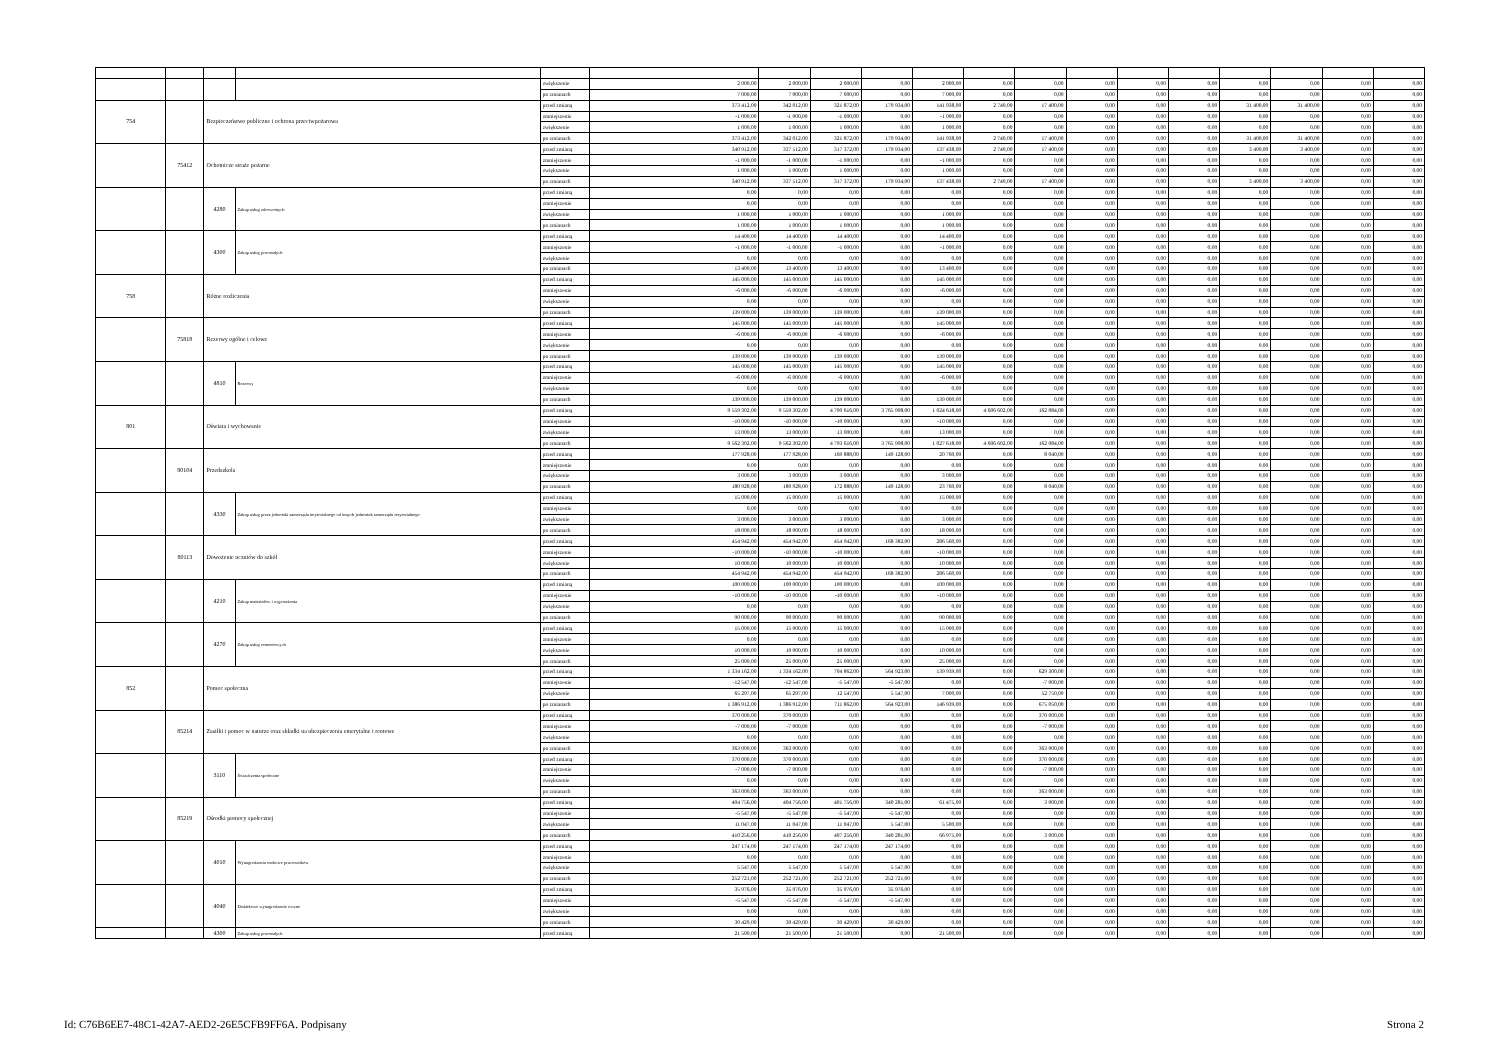| | | | | zwiększenie | 2 000,00 | 2 000,00 | 2 000,00 | 0,00 | 2 000,00 | 0,00 | 0,00 | 0,00 | 0,00 | 0,00 | 0,00 | 0,00 | 0,00 | 0,00 |
| | | | | po zmianach | 7 000,00 | 7 000,00 | 7 000,00 | 0,00 | 7 000,00 | 0,00 | 0,00 | 0,00 | 0,00 | 0,00 | 0,00 | 0,00 | 0,00 | 0,00 |
| 754 | | Bezpieczeństwo publiczne i ochrona przeciwpożarowa | | przed zmianą | 373 412,00 | 342 012,00 | 321 872,00 | 179 934,00 | 141 938,00 | 2 740,00 | 17 400,00 | 0,00 | 0,00 | 0,00 | 31 400,00 | 31 400,00 | 0,00 | 0,00 |
| | | | | zmniejszenie | -1 000,00 | -1 000,00 | -1 000,00 | 0,00 | -1 000,00 | 0,00 | 0,00 | 0,00 | 0,00 | 0,00 | 0,00 | 0,00 | 0,00 | 0,00 |
| | | | | zwiększenie | 1 000,00 | 1 000,00 | 1 000,00 | 0,00 | 1 000,00 | 0,00 | 0,00 | 0,00 | 0,00 | 0,00 | 0,00 | 0,00 | 0,00 | 0,00 |
| | | | | po zmianach | 373 412,00 | 342 012,00 | 321 872,00 | 179 934,00 | 141 938,00 | 2 740,00 | 17 400,00 | 0,00 | 0,00 | 0,00 | 31 400,00 | 31 400,00 | 0,00 | 0,00 |
| | 75412 | Ochotnicze straże pożarne | | przed zmianą | 340 912,00 | 337 512,00 | 317 372,00 | 179 934,00 | 137 438,00 | 2 740,00 | 17 400,00 | 0,00 | 0,00 | 0,00 | 3 400,00 | 3 400,00 | 0,00 | 0,00 |
| | | | | zmniejszenie | -1 000,00 | -1 000,00 | -1 000,00 | 0,00 | -1 000,00 | 0,00 | 0,00 | 0,00 | 0,00 | 0,00 | 0,00 | 0,00 | 0,00 | 0,00 |
| | | | | zwiększenie | 1 000,00 | 1 000,00 | 1 000,00 | 0,00 | 1 000,00 | 0,00 | 0,00 | 0,00 | 0,00 | 0,00 | 0,00 | 0,00 | 0,00 | 0,00 |
| | | | | po zmianach | 340 912,00 | 337 512,00 | 317 372,00 | 179 934,00 | 137 438,00 | 2 740,00 | 17 400,00 | 0,00 | 0,00 | 0,00 | 3 400,00 | 3 400,00 | 0,00 | 0,00 |
| | | 4280 | Zakup usług zdrowotnych | przed zmianą | 0,00 | 0,00 | 0,00 | 0,00 | 0,00 | 0,00 | 0,00 | 0,00 | 0,00 | 0,00 | 0,00 | 0,00 | 0,00 | 0,00 |
| | | | | zmniejszenie | 0,00 | 0,00 | 0,00 | 0,00 | 0,00 | 0,00 | 0,00 | 0,00 | 0,00 | 0,00 | 0,00 | 0,00 | 0,00 | 0,00 |
| | | | | zwiększenie | 1 000,00 | 1 000,00 | 1 000,00 | 0,00 | 1 000,00 | 0,00 | 0,00 | 0,00 | 0,00 | 0,00 | 0,00 | 0,00 | 0,00 | 0,00 |
| | | | | po zmianach | 1 000,00 | 1 000,00 | 1 000,00 | 0,00 | 1 000,00 | 0,00 | 0,00 | 0,00 | 0,00 | 0,00 | 0,00 | 0,00 | 0,00 | 0,00 |
| | | 4300 | Zakup usług pozostałych | przed zmianą | 14 400,00 | 14 400,00 | 14 400,00 | 0,00 | 14 400,00 | 0,00 | 0,00 | 0,00 | 0,00 | 0,00 | 0,00 | 0,00 | 0,00 | 0,00 |
| | | | | zmniejszenie | -1 000,00 | -1 000,00 | -1 000,00 | 0,00 | -1 000,00 | 0,00 | 0,00 | 0,00 | 0,00 | 0,00 | 0,00 | 0,00 | 0,00 | 0,00 |
| | | | | zwiększenie | 0,00 | 0,00 | 0,00 | 0,00 | 0,00 | 0,00 | 0,00 | 0,00 | 0,00 | 0,00 | 0,00 | 0,00 | 0,00 | 0,00 |
| | | | | po zmianach | 13 400,00 | 13 400,00 | 13 400,00 | 0,00 | 13 400,00 | 0,00 | 0,00 | 0,00 | 0,00 | 0,00 | 0,00 | 0,00 | 0,00 | 0,00 |
| 758 | | Różne rozliczenia | | przed zmianą | 145 000,00 | 145 000,00 | 145 000,00 | 0,00 | 145 000,00 | 0,00 | 0,00 | 0,00 | 0,00 | 0,00 | 0,00 | 0,00 | 0,00 | 0,00 |
| | | | | zmniejszenie | -6 000,00 | -6 000,00 | -6 000,00 | 0,00 | -6 000,00 | 0,00 | 0,00 | 0,00 | 0,00 | 0,00 | 0,00 | 0,00 | 0,00 | 0,00 |
| | | | | zwiększenie | 0,00 | 0,00 | 0,00 | 0,00 | 0,00 | 0,00 | 0,00 | 0,00 | 0,00 | 0,00 | 0,00 | 0,00 | 0,00 | 0,00 |
| | | | | po zmianach | 139 000,00 | 139 000,00 | 139 000,00 | 0,00 | 139 000,00 | 0,00 | 0,00 | 0,00 | 0,00 | 0,00 | 0,00 | 0,00 | 0,00 | 0,00 |
| | 75818 | Rezerwy ogólne i celowe | | przed zmianą | 145 000,00 | 145 000,00 | 145 000,00 | 0,00 | 145 000,00 | 0,00 | 0,00 | 0,00 | 0,00 | 0,00 | 0,00 | 0,00 | 0,00 | 0,00 |
| | | | | zmniejszenie | -6 000,00 | -6 000,00 | -6 000,00 | 0,00 | -6 000,00 | 0,00 | 0,00 | 0,00 | 0,00 | 0,00 | 0,00 | 0,00 | 0,00 | 0,00 |
| | | | | zwiększenie | 0,00 | 0,00 | 0,00 | 0,00 | 0,00 | 0,00 | 0,00 | 0,00 | 0,00 | 0,00 | 0,00 | 0,00 | 0,00 | 0,00 |
| | | | | po zmianach | 139 000,00 | 139 000,00 | 139 000,00 | 0,00 | 139 000,00 | 0,00 | 0,00 | 0,00 | 0,00 | 0,00 | 0,00 | 0,00 | 0,00 | 0,00 |
| | | 4810 | Rezerwy | przed zmianą | 145 000,00 | 145 000,00 | 145 000,00 | 0,00 | 145 000,00 | 0,00 | 0,00 | 0,00 | 0,00 | 0,00 | 0,00 | 0,00 | 0,00 | 0,00 |
| | | | | zmniejszenie | -6 000,00 | -6 000,00 | -6 000,00 | 0,00 | -6 000,00 | 0,00 | 0,00 | 0,00 | 0,00 | 0,00 | 0,00 | 0,00 | 0,00 | 0,00 |
| | | | | zwiększenie | 0,00 | 0,00 | 0,00 | 0,00 | 0,00 | 0,00 | 0,00 | 0,00 | 0,00 | 0,00 | 0,00 | 0,00 | 0,00 | 0,00 |
| | | | | po zmianach | 139 000,00 | 139 000,00 | 139 000,00 | 0,00 | 139 000,00 | 0,00 | 0,00 | 0,00 | 0,00 | 0,00 | 0,00 | 0,00 | 0,00 | 0,00 |
| 801 | | Oświata i wychowanie | | przed zmianą | 9 559 302,00 | 9 559 302,00 | 4 790 616,00 | 3 765 998,00 | 1 024 618,00 | 4 606 602,00 | 162 084,00 | 0,00 | 0,00 | 0,00 | 0,00 | 0,00 | 0,00 | 0,00 |
| | | | | zmniejszenie | -10 000,00 | -10 000,00 | -10 000,00 | 0,00 | -10 000,00 | 0,00 | 0,00 | 0,00 | 0,00 | 0,00 | 0,00 | 0,00 | 0,00 | 0,00 |
| | | | | zwiększenie | 13 000,00 | 13 000,00 | 13 000,00 | 0,00 | 13 000,00 | 0,00 | 0,00 | 0,00 | 0,00 | 0,00 | 0,00 | 0,00 | 0,00 | 0,00 |
| | | | | po zmianach | 9 562 302,00 | 9 562 302,00 | 4 793 616,00 | 3 765 998,00 | 1 027 618,00 | 4 606 602,00 | 162 084,00 | 0,00 | 0,00 | 0,00 | 0,00 | 0,00 | 0,00 | 0,00 |
| | 80104 | Przedszkola | | przed zmianą | 177 928,00 | 177 928,00 | 169 888,00 | 149 128,00 | 20 760,00 | 0,00 | 8 040,00 | 0,00 | 0,00 | 0,00 | 0,00 | 0,00 | 0,00 | 0,00 |
| | | | | zmniejszenie | 0,00 | 0,00 | 0,00 | 0,00 | 0,00 | 0,00 | 0,00 | 0,00 | 0,00 | 0,00 | 0,00 | 0,00 | 0,00 | 0,00 |
| | | | | zwiększenie | 3 000,00 | 3 000,00 | 3 000,00 | 0,00 | 3 000,00 | 0,00 | 0,00 | 0,00 | 0,00 | 0,00 | 0,00 | 0,00 | 0,00 | 0,00 |
| | | | | po zmianach | 180 928,00 | 180 928,00 | 172 888,00 | 149 128,00 | 23 760,00 | 0,00 | 8 040,00 | 0,00 | 0,00 | 0,00 | 0,00 | 0,00 | 0,00 | 0,00 |
| | | 4330 | Zakup usług przez jednostki samorządu terytorialnego od innych jednostek samorządu terytorialnego | przed zmianą | 15 000,00 | 15 000,00 | 15 000,00 | 0,00 | 15 000,00 | 0,00 | 0,00 | 0,00 | 0,00 | 0,00 | 0,00 | 0,00 | 0,00 | 0,00 |
| | | | | zmniejszenie | 0,00 | 0,00 | 0,00 | 0,00 | 0,00 | 0,00 | 0,00 | 0,00 | 0,00 | 0,00 | 0,00 | 0,00 | 0,00 | 0,00 |
| | | | | zwiększenie | 3 000,00 | 3 000,00 | 3 000,00 | 0,00 | 3 000,00 | 0,00 | 0,00 | 0,00 | 0,00 | 0,00 | 0,00 | 0,00 | 0,00 | 0,00 |
| | | | | po zmianach | 18 000,00 | 18 000,00 | 18 000,00 | 0,00 | 18 000,00 | 0,00 | 0,00 | 0,00 | 0,00 | 0,00 | 0,00 | 0,00 | 0,00 | 0,00 |
| | 80113 | Dowożenie uczniów do szkół | | przed zmianą | 454 942,00 | 454 942,00 | 454 942,00 | 168 382,00 | 286 560,00 | 0,00 | 0,00 | 0,00 | 0,00 | 0,00 | 0,00 | 0,00 | 0,00 | 0,00 |
| | | | | zmniejszenie | -10 000,00 | -10 000,00 | -10 000,00 | 0,00 | -10 000,00 | 0,00 | 0,00 | 0,00 | 0,00 | 0,00 | 0,00 | 0,00 | 0,00 | 0,00 |
| | | | | zwiększenie | 10 000,00 | 10 000,00 | 10 000,00 | 0,00 | 10 000,00 | 0,00 | 0,00 | 0,00 | 0,00 | 0,00 | 0,00 | 0,00 | 0,00 | 0,00 |
| | | | | po zmianach | 454 942,00 | 454 942,00 | 454 942,00 | 168 382,00 | 286 560,00 | 0,00 | 0,00 | 0,00 | 0,00 | 0,00 | 0,00 | 0,00 | 0,00 | 0,00 |
| | | 4210 | Zakup materiałów i wyposażenia | przed zmianą | 100 000,00 | 100 000,00 | 100 000,00 | 0,00 | 100 000,00 | 0,00 | 0,00 | 0,00 | 0,00 | 0,00 | 0,00 | 0,00 | 0,00 | 0,00 |
| | | | | zmniejszenie | -10 000,00 | -10 000,00 | -10 000,00 | 0,00 | -10 000,00 | 0,00 | 0,00 | 0,00 | 0,00 | 0,00 | 0,00 | 0,00 | 0,00 | 0,00 |
| | | | | zwiększenie | 0,00 | 0,00 | 0,00 | 0,00 | 0,00 | 0,00 | 0,00 | 0,00 | 0,00 | 0,00 | 0,00 | 0,00 | 0,00 | 0,00 |
| | | | | po zmianach | 90 000,00 | 90 000,00 | 90 000,00 | 0,00 | 90 000,00 | 0,00 | 0,00 | 0,00 | 0,00 | 0,00 | 0,00 | 0,00 | 0,00 | 0,00 |
| | | 4270 | Zakup usług remontowych | przed zmianą | 15 000,00 | 15 000,00 | 15 000,00 | 0,00 | 15 000,00 | 0,00 | 0,00 | 0,00 | 0,00 | 0,00 | 0,00 | 0,00 | 0,00 | 0,00 |
| | | | | zmniejszenie | 0,00 | 0,00 | 0,00 | 0,00 | 0,00 | 0,00 | 0,00 | 0,00 | 0,00 | 0,00 | 0,00 | 0,00 | 0,00 | 0,00 |
| | | | | zwiększenie | 10 000,00 | 10 000,00 | 10 000,00 | 0,00 | 10 000,00 | 0,00 | 0,00 | 0,00 | 0,00 | 0,00 | 0,00 | 0,00 | 0,00 | 0,00 |
| | | | | po zmianach | 25 000,00 | 25 000,00 | 25 000,00 | 0,00 | 25 000,00 | 0,00 | 0,00 | 0,00 | 0,00 | 0,00 | 0,00 | 0,00 | 0,00 | 0,00 |
| 852 | | Pomoc społeczna | | przed zmianą | 1 334 162,00 | 1 334 162,00 | 704 862,00 | 564 923,00 | 139 939,00 | 0,00 | 629 300,00 | 0,00 | 0,00 | 0,00 | 0,00 | 0,00 | 0,00 | 0,00 |
| | | | | zmniejszenie | -12 547,00 | -12 547,00 | -5 547,00 | -5 547,00 | 0,00 | 0,00 | -7 000,00 | 0,00 | 0,00 | 0,00 | 0,00 | 0,00 | 0,00 | 0,00 |
| | | | | zwiększenie | 65 297,00 | 65 297,00 | 12 547,00 | 5 547,00 | 7 000,00 | 0,00 | 52 750,00 | 0,00 | 0,00 | 0,00 | 0,00 | 0,00 | 0,00 | 0,00 |
| | | | | po zmianach | 1 386 912,00 | 1 386 912,00 | 711 862,00 | 564 923,00 | 146 939,00 | 0,00 | 675 050,00 | 0,00 | 0,00 | 0,00 | 0,00 | 0,00 | 0,00 | 0,00 |
| | 85214 | Zasiłki i pomoc w naturze oraz składki na ubezpieczenia emerytalne i rentowe | | przed zmianą | 370 000,00 | 370 000,00 | 0,00 | 0,00 | 0,00 | 0,00 | 370 000,00 | 0,00 | 0,00 | 0,00 | 0,00 | 0,00 | 0,00 | 0,00 |
| | | | | zmniejszenie | -7 000,00 | -7 000,00 | 0,00 | 0,00 | 0,00 | 0,00 | -7 000,00 | 0,00 | 0,00 | 0,00 | 0,00 | 0,00 | 0,00 | 0,00 |
| | | | | zwiększenie | 0,00 | 0,00 | 0,00 | 0,00 | 0,00 | 0,00 | 0,00 | 0,00 | 0,00 | 0,00 | 0,00 | 0,00 | 0,00 | 0,00 |
| | | | | po zmianach | 363 000,00 | 363 000,00 | 0,00 | 0,00 | 0,00 | 0,00 | 363 000,00 | 0,00 | 0,00 | 0,00 | 0,00 | 0,00 | 0,00 | 0,00 |
| | | 3110 | Świadczenia społeczne | przed zmianą | 370 000,00 | 370 000,00 | 0,00 | 0,00 | 0,00 | 0,00 | 370 000,00 | 0,00 | 0,00 | 0,00 | 0,00 | 0,00 | 0,00 | 0,00 |
| | | | | zmniejszenie | -7 000,00 | -7 000,00 | 0,00 | 0,00 | 0,00 | 0,00 | -7 000,00 | 0,00 | 0,00 | 0,00 | 0,00 | 0,00 | 0,00 | 0,00 |
| | | | | zwiększenie | 0,00 | 0,00 | 0,00 | 0,00 | 0,00 | 0,00 | 0,00 | 0,00 | 0,00 | 0,00 | 0,00 | 0,00 | 0,00 | 0,00 |
| | | | | po zmianach | 363 000,00 | 363 000,00 | 0,00 | 0,00 | 0,00 | 0,00 | 363 000,00 | 0,00 | 0,00 | 0,00 | 0,00 | 0,00 | 0,00 | 0,00 |
| | 85219 | Ośrodki pomocy społecznej | | przed zmianą | 404 756,00 | 404 756,00 | 401 756,00 | 340 281,00 | 61 475,00 | 0,00 | 3 000,00 | 0,00 | 0,00 | 0,00 | 0,00 | 0,00 | 0,00 | 0,00 |
| | | | | zmniejszenie | -5 547,00 | -5 547,00 | -5 547,00 | -5 547,00 | 0,00 | 0,00 | 0,00 | 0,00 | 0,00 | 0,00 | 0,00 | 0,00 | 0,00 | 0,00 |
| | | | | zwiększenie | 11 047,00 | 11 047,00 | 11 047,00 | 5 547,00 | 5 500,00 | 0,00 | 0,00 | 0,00 | 0,00 | 0,00 | 0,00 | 0,00 | 0,00 | 0,00 |
| | | | | po zmianach | 410 256,00 | 410 256,00 | 407 256,00 | 340 281,00 | 66 975,00 | 0,00 | 3 000,00 | 0,00 | 0,00 | 0,00 | 0,00 | 0,00 | 0,00 | 0,00 |
| | | 4010 | Wynagrodzenia osobowe pracowników | przed zmianą | 247 174,00 | 247 174,00 | 247 174,00 | 247 174,00 | 0,00 | 0,00 | 0,00 | 0,00 | 0,00 | 0,00 | 0,00 | 0,00 | 0,00 | 0,00 |
| | | | | zmniejszenie | 0,00 | 0,00 | 0,00 | 0,00 | 0,00 | 0,00 | 0,00 | 0,00 | 0,00 | 0,00 | 0,00 | 0,00 | 0,00 | 0,00 |
| | | | | zwiększenie | 5 547,00 | 5 547,00 | 5 547,00 | 5 547,00 | 0,00 | 0,00 | 0,00 | 0,00 | 0,00 | 0,00 | 0,00 | 0,00 | 0,00 | 0,00 |
| | | | | po zmianach | 252 721,00 | 252 721,00 | 252 721,00 | 252 721,00 | 0,00 | 0,00 | 0,00 | 0,00 | 0,00 | 0,00 | 0,00 | 0,00 | 0,00 | 0,00 |
| | | 4040 | Dodatkowe wynagrodzenie roczne | przed zmianą | 35 976,00 | 35 976,00 | 35 976,00 | 35 976,00 | 0,00 | 0,00 | 0,00 | 0,00 | 0,00 | 0,00 | 0,00 | 0,00 | 0,00 | 0,00 |
| | | | | zmniejszenie | -5 547,00 | -5 547,00 | -5 547,00 | -5 547,00 | 0,00 | 0,00 | 0,00 | 0,00 | 0,00 | 0,00 | 0,00 | 0,00 | 0,00 | 0,00 |
| | | | | zwiększenie | 0,00 | 0,00 | 0,00 | 0,00 | 0,00 | 0,00 | 0,00 | 0,00 | 0,00 | 0,00 | 0,00 | 0,00 | 0,00 | 0,00 |
| | | | | po zmianach | 30 429,00 | 30 429,00 | 30 429,00 | 30 429,00 | 0,00 | 0,00 | 0,00 | 0,00 | 0,00 | 0,00 | 0,00 | 0,00 | 0,00 | 0,00 |
| | | 4300 | Zakup usług pozostałych | przed zmianą | 21 500,00 | 21 500,00 | 21 500,00 | 0,00 | 21 500,00 | 0,00 | 0,00 | 0,00 | 0,00 | 0,00 | 0,00 | 0,00 | 0,00 | 0,00 |
Id: C76B6EE7-48C1-42A7-AED2-26E5CFB9FF6A. Podpisany Strona 2